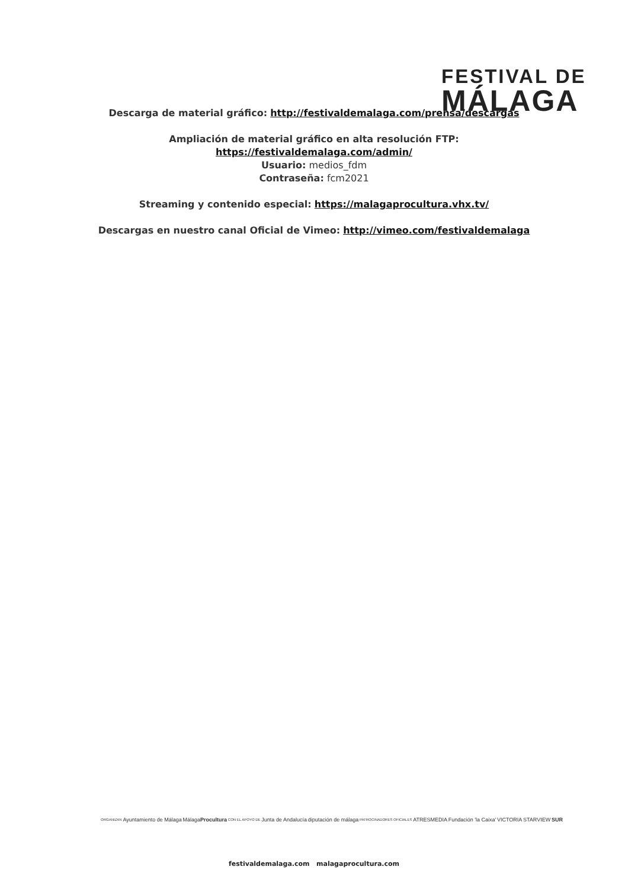FESTIVAL DE
MÁLAGA
Descarga de material gráfico: http://festivaldemalaga.com/prensa/descargas
Ampliación de material gráfico en alta resolución FTP:
https://festivaldemalaga.com/admin/
Usuario: medios_fdm
Contraseña: fcm2021
Streaming y contenido especial: https://malagaprocultura.vhx.tv/
Descargas en nuestro canal Oficial de Vimeo: http://vimeo.com/festivaldemalaga
ORGANIZAN Ayuntamiento de Málaga MálagaProcultura CON EL APOYO DE Junta de Andalucía diputación de málaga PATROCINADORES OFICIALES ATRESMEDIA Fundación 'la Caixa' VICTORIA STARVIEW SUR
festivaldemalaga.com malagaprocultura.com